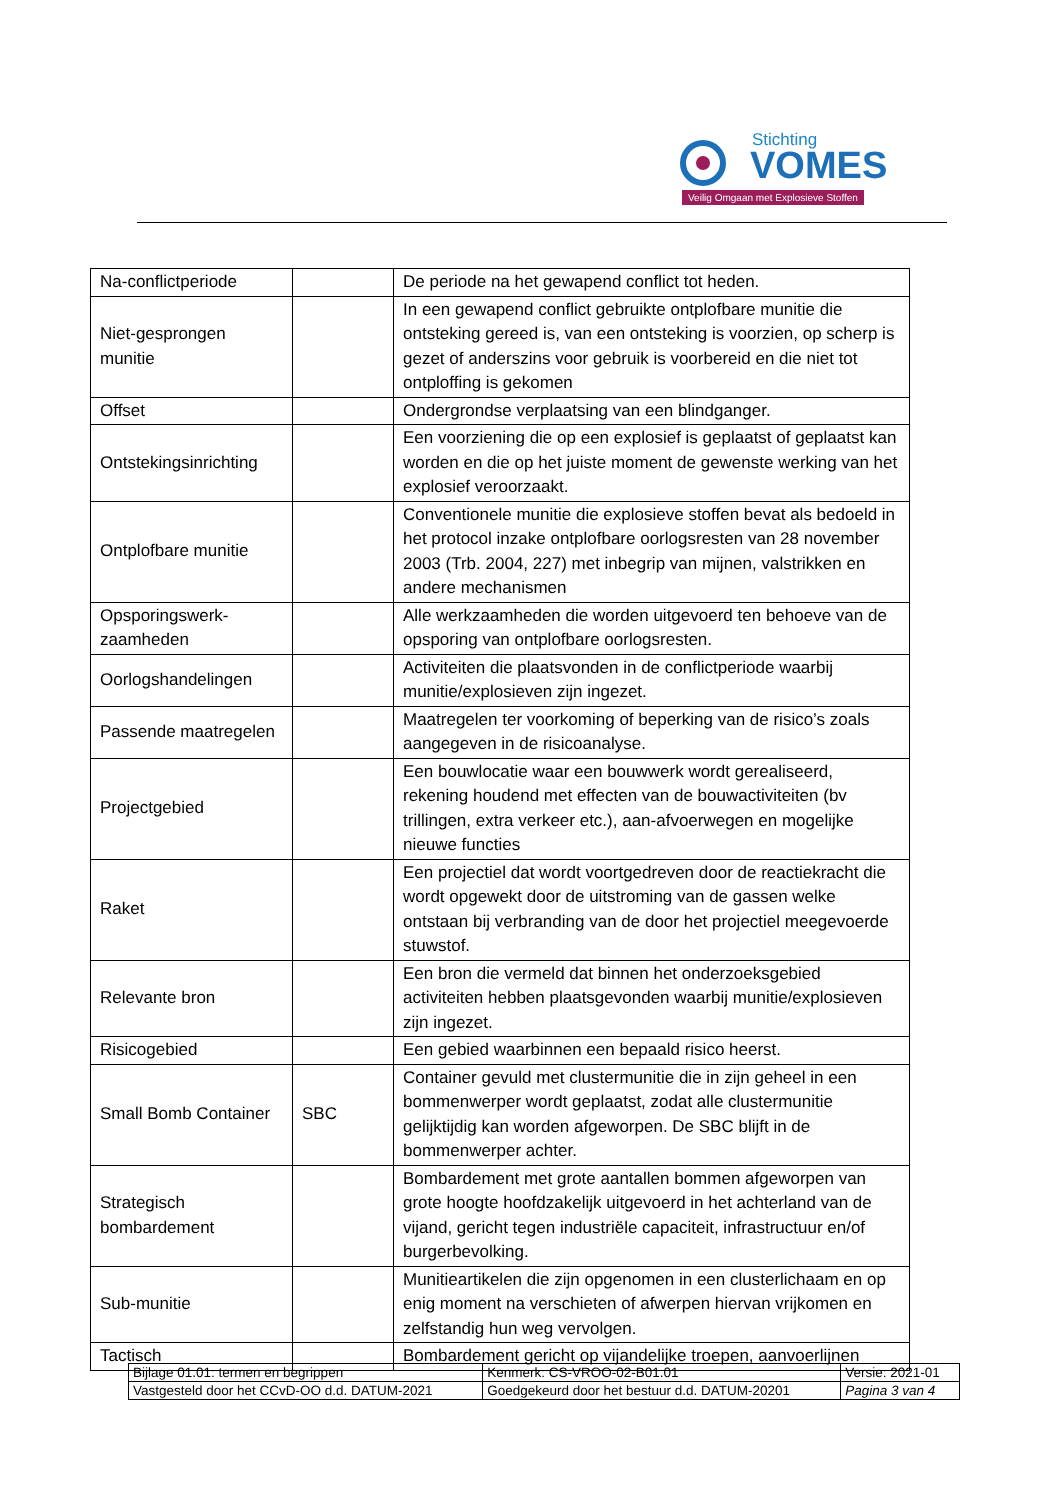Stichting
VOMES
Veilig Omgaan met Explosieve Stoffen
| Na-conflictperiode | | De periode na het gewapend conflict tot heden. |
| Niet-gesprongen munitie | | In een gewapend conflict gebruikte ontplofbare munitie die ontsteking gereed is, van een ontsteking is voorzien, op scherp is gezet of anderszins voor gebruik is voorbereid en die niet tot ontploffing is gekomen |
| Offset | | Ondergrondse verplaatsing van een blindganger. |
| Ontstekingsinrichting | | Een voorziening die op een explosief is geplaatst of geplaatst kan worden en die op het juiste moment de gewenste werking van het explosief veroorzaakt. |
| Ontplofbare munitie | | Conventionele munitie die explosieve stoffen bevat als bedoeld in het protocol inzake ontplofbare oorlogsresten van 28 november 2003 (Trb. 2004, 227) met inbegrip van mijnen, valstrikken en andere mechanismen |
| Opsporingswerk-zaamheden | | Alle werkzaamheden die worden uitgevoerd ten behoeve van de opsporing van ontplofbare oorlogsresten. |
| Oorlogshandelingen | | Activiteiten die plaatsvonden in de conflictperiode waarbij munitie/explosieven zijn ingezet. |
| Passende maatregelen | | Maatregelen ter voorkoming of beperking van de risico’s zoals aangegeven in de risicoanalyse. |
| Projectgebied | | Een bouwlocatie waar een bouwwerk wordt gerealiseerd, rekening houdend met effecten van de bouwactiviteiten (bv trillingen, extra verkeer etc.), aan-afvoerwegen en mogelijke nieuwe functies |
| Raket | | Een projectiel dat wordt voortgedreven door de reactiekracht die wordt opgewekt door de uitstroming van de gassen welke ontstaan bij verbranding van de door het projectiel meegevoerde stuwstof. |
| Relevante bron | | Een bron die vermeld dat binnen het onderzoeksgebied activiteiten hebben plaatsgevonden waarbij munitie/explosieven zijn ingezet. |
| Risicogebied | | Een gebied waarbinnen een bepaald risico heerst. |
| Small Bomb Container | SBC | Container gevuld met clustermunitie die in zijn geheel in een bommenwerper wordt geplaatst, zodat alle clustermunitie gelijktijdig kan worden afgeworpen. De SBC blijft in de bommenwerper achter. |
| Strategisch bombardement | | Bombardement met grote aantallen bommen afgeworpen van grote hoogte hoofdzakelijk uitgevoerd in het achterland van de vijand, gericht tegen industriële capaciteit, infrastructuur en/of burgerbevolking. |
| Sub-munitie | | Munitieartikelen die zijn opgenomen in een clusterlichaam en op enig moment na verschieten of afwerpen hiervan vrijkomen en zelfstandig hun weg vervolgen. |
| Tactisch | | Bombardement gericht op vijandelijke troepen, aanvoerlijnen |
| Bijlage 01.01: termen en begrippen | | Kenmerk: CS-VROO-02-B01.01 | Versie: 2021-01 |
| Vastgesteld door het CCvD-OO d.d. DATUM-2021 | Goedgekeurd door het bestuur d.d. DATUM-20201 | | Pagina 3 van 4 |